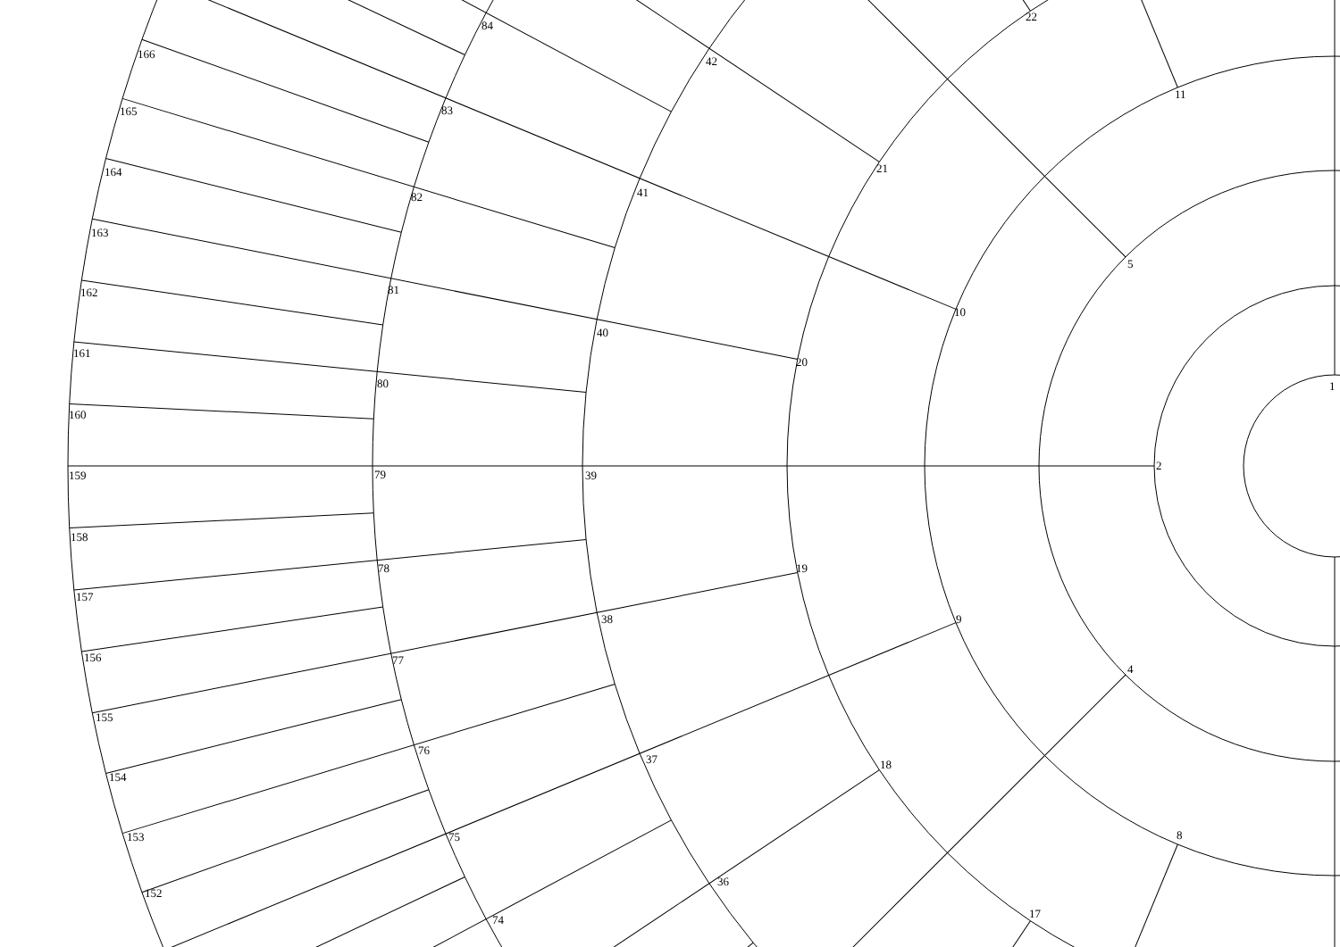1
2
4
5
8
9
10
11
17
18
19
20
21
22
36
37
38
39
40
41
42
74
75
76
77
78
79
80
81
82
83
84
152
153
154
155
156
157
158
159
160
161
162
163
164
165
166